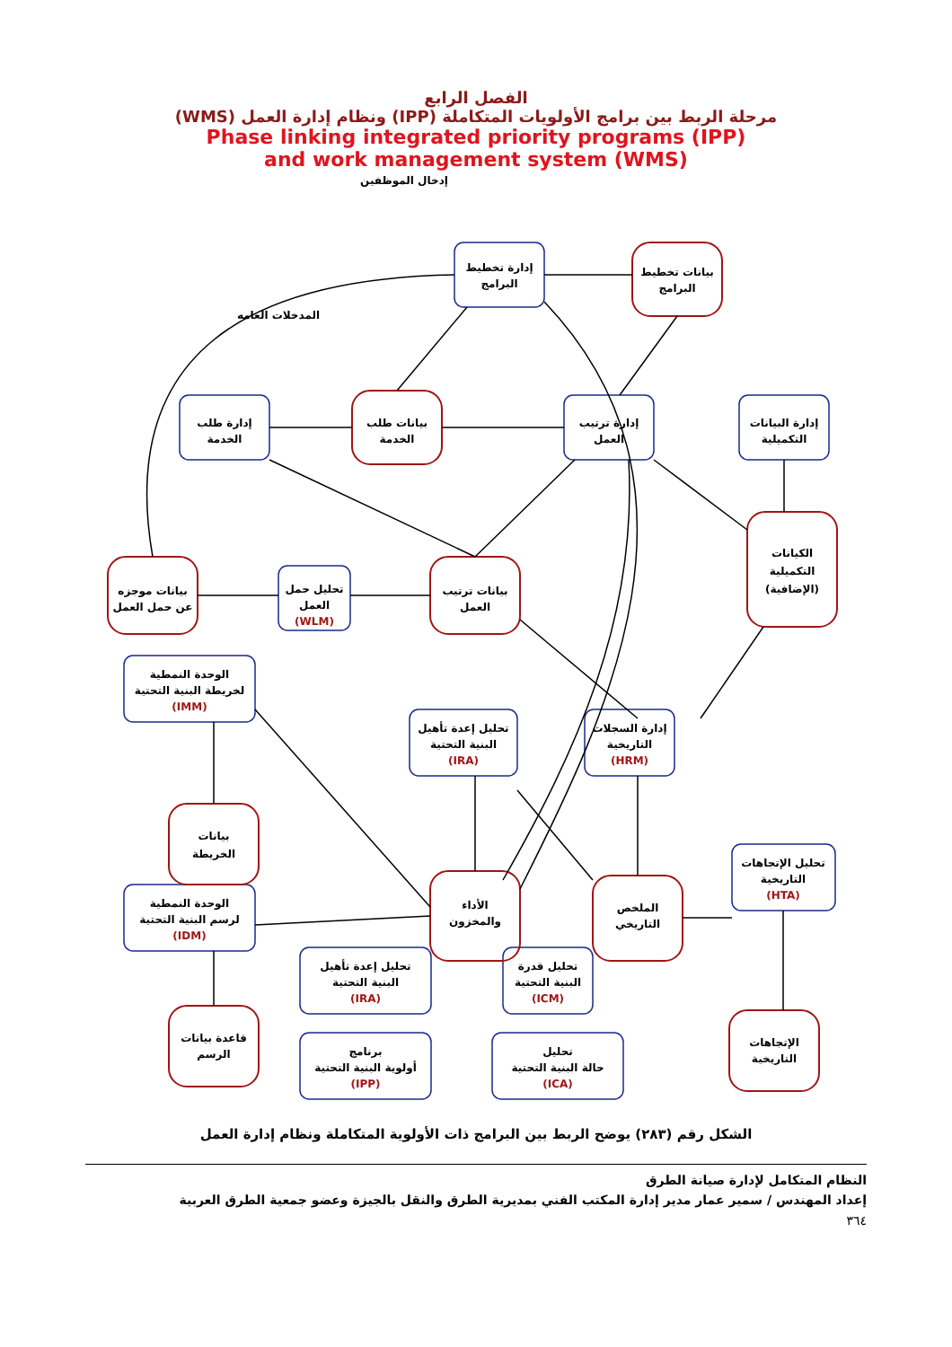الفصل الرابع
مرحلة الربط بين برامج الأولويات المتكاملة (IPP) ونظام إدارة العمل (WMS)
Phase linking integrated priority programs (IPP)
and work management system (WMS)
إدخال الموظفين
المدخلات العامه
إدارة تخطيط
البرامج
بيانات تخطيط
البرامج
إدارة طلب
الخدمة
بيانات طلب
الخدمة
إدارة ترتيب
العمل
إدارة البيانات
التكميلية
بيانات موجزه
عن حمل العمل
تحليل حمل
العمل
(WLM)
بيانات ترتيب
العمل
الكيانات
التكميلية
(الإضافية)
الوحدة النمطية
لخريطة البنية التحتية
(IMM)
تحليل إعدة تأهيل
البنية التحتية
(IRA)
إدارة السجلات
التاريخية
(HRM)
بيانات
الخريطة
الأداء
والمخزون
الملخص
التاريخي
تحليل الإتجاهات
التاريخية
(HTA)
الوحدة النمطية
لرسم البنية التحتية
(IDM)
تحليل إعدة تأهيل
البنية التحتية
(IRA)
تحليل قدرة
البنية التحتية
(ICM)
الإتجاهات
التاريخية
قاعدة بيانات
الرسم
برنامج
أولوية البنية التحتية
(IPP)
تحليل
حالة البنية التحتية
(ICA)
الشكل رقم (٢٨٣) يوضح الربط بين البرامج ذات الأولوية المتكاملة ونظام إدارة العمل
النظام المتكامل لإدارة صيانة الطرق
إعداد المهندس / سمير عمار مدير إدارة المكتب الفني بمديرية الطرق والنقل بالجيزة وعضو جمعية الطرق العربية
٣٦٤